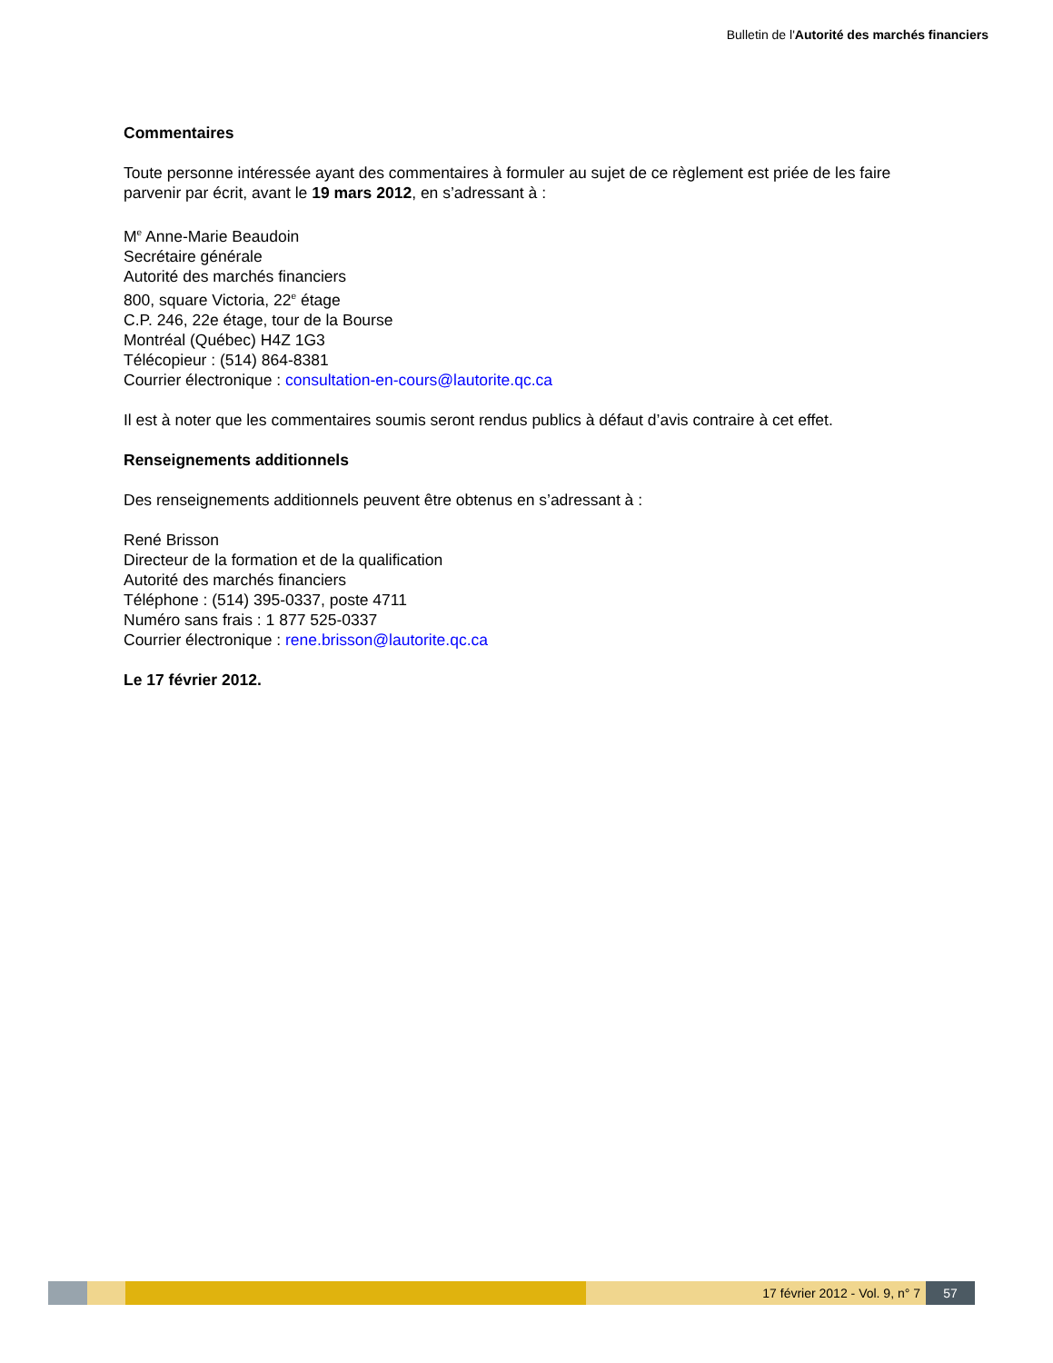Bulletin de l'Autorité des marchés financiers
Commentaires
Toute personne intéressée ayant des commentaires à formuler au sujet de ce règlement est priée de les faire parvenir par écrit, avant le 19 mars 2012, en s’adressant à :
M<sup>e</sup> Anne-Marie Beaudoin
Secrétaire générale
Autorité des marchés financiers
800, square Victoria, 22<sup>e</sup> étage
C.P. 246, 22e étage, tour de la Bourse
Montréal (Québec) H4Z 1G3
Télécopieur : (514) 864-8381
Courrier électronique : consultation-en-cours@lautorite.qc.ca
Il est à noter que les commentaires soumis seront rendus publics à défaut d’avis contraire à cet effet.
Renseignements additionnels
Des renseignements additionnels peuvent être obtenus en s’adressant à :
René Brisson
Directeur de la formation et de la qualification
Autorité des marchés financiers
Téléphone : (514) 395-0337, poste 4711
Numéro sans frais : 1 877 525-0337
Courrier électronique : rene.brisson@lautorite.qc.ca
Le 17 février 2012.
17 février 2012 - Vol. 9, n° 7 57